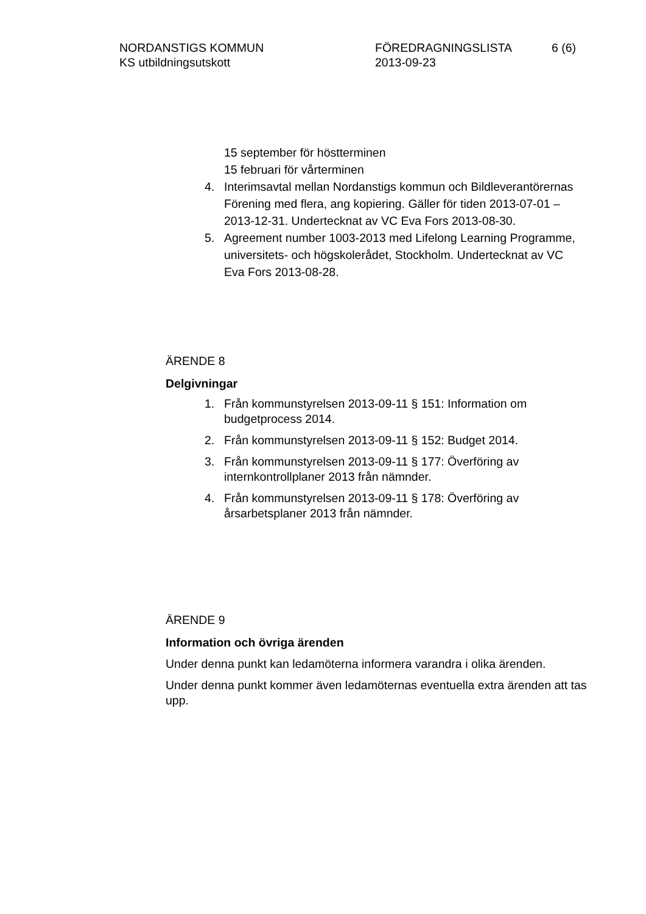NORDANSTIGS KOMMUN
KS utbildningsutskott
FÖREDRAGNINGSLISTA
2013-09-23
6 (6)
15 september för höstterminen
15 februari för vårterminen
4. Interimsavtal mellan Nordanstigs kommun och Bildleverantörernas Förening med flera, ang kopiering. Gäller för tiden 2013-07-01 – 2013-12-31. Undertecknat av VC Eva Fors 2013-08-30.
5. Agreement number 1003-2013 med Lifelong Learning Programme, universitets- och högskolerådet, Stockholm. Undertecknat av VC Eva Fors 2013-08-28.
ÄRENDE 8
Delgivningar
1. Från kommunstyrelsen 2013-09-11 § 151: Information om budgetprocess 2014.
2. Från kommunstyrelsen 2013-09-11 § 152: Budget 2014.
3. Från kommunstyrelsen 2013-09-11 § 177: Överföring av internkontrollplaner 2013 från nämnder.
4. Från kommunstyrelsen 2013-09-11 § 178: Överföring av årsarbetsplaner 2013 från nämnder.
ÄRENDE 9
Information och övriga ärenden
Under denna punkt kan ledamöterna informera varandra i olika ärenden.
Under denna punkt kommer även ledamöternas eventuella extra ärenden att tas upp.